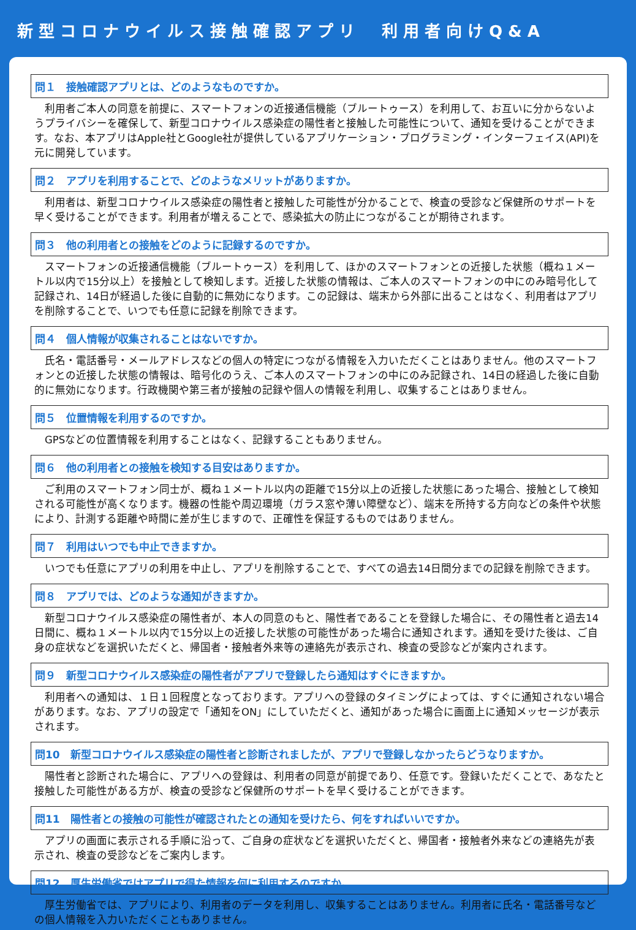新型コロナウイルス接触確認アプリ　利用者向けQ&A
問１　接触確認アプリとは、どのようなものですか。
　利用者ご本人の同意を前提に、スマートフォンの近接通信機能（ブルートゥース）を利用して、お互いに分からないようプライバシーを確保して、新型コロナウイルス感染症の陽性者と接触した可能性について、通知を受けることができます。なお、本アプリはApple社とGoogle社が提供しているアプリケーション・プログラミング・インターフェイス(API)を元に開発しています。
問２　アプリを利用することで、どのようなメリットがありますか。
　利用者は、新型コロナウイルス感染症の陽性者と接触した可能性が分かることで、検査の受診など保健所のサポートを早く受けることができます。利用者が増えることで、感染拡大の防止につながることが期待されます。
問３　他の利用者との接触をどのように記録するのですか。
　スマートフォンの近接通信機能（ブルートゥース）を利用して、ほかのスマートフォンとの近接した状態（概ね１メートル以内で15分以上）を接触として検知します。近接した状態の情報は、ご本人のスマートフォンの中にのみ暗号化して記録され、14日が経過した後に自動的に無効になります。この記録は、端末から外部に出ることはなく、利用者はアプリを削除することで、いつでも任意に記録を削除できます。
問４　個人情報が収集されることはないですか。
　氏名・電話番号・メールアドレスなどの個人の特定につながる情報を入力いただくことはありません。他のスマートフォンとの近接した状態の情報は、暗号化のうえ、ご本人のスマートフォンの中にのみ記録され、14日の経過した後に自動的に無効になります。行政機関や第三者が接触の記録や個人の情報を利用し、収集することはありません。
問５　位置情報を利用するのですか。
　GPSなどの位置情報を利用することはなく、記録することもありません。
問６　他の利用者との接触を検知する目安はありますか。
　ご利用のスマートフォン同士が、概ね１メートル以内の距離で15分以上の近接した状態にあった場合、接触として検知される可能性が高くなります。機器の性能や周辺環境（ガラス窓や薄い障壁など）、端末を所持する方向などの条件や状態により、計測する距離や時間に差が生じますので、正確性を保証するものではありません。
問７　利用はいつでも中止できますか。
　いつでも任意にアプリの利用を中止し、アプリを削除することで、すべての過去14日間分までの記録を削除できます。
問８　アプリでは、どのような通知がきますか。
　新型コロナウイルス感染症の陽性者が、本人の同意のもと、陽性者であることを登録した場合に、その陽性者と過去14日間に、概ね１メートル以内で15分以上の近接した状態の可能性があった場合に通知されます。通知を受けた後は、ご自身の症状などを選択いただくと、帰国者・接触者外来等の連絡先が表示され、検査の受診などが案内されます。
問９　新型コロナウイルス感染症の陽性者がアプリで登録したら通知はすぐにきますか。
　利用者への通知は、１日１回程度となっております。アプリへの登録のタイミングによっては、すぐに通知されない場合があります。なお、アプリの設定で「通知をON」にしていただくと、通知があった場合に画面上に通知メッセージが表示されます。
問10　新型コロナウイルス感染症の陽性者と診断されましたが、アプリで登録しなかったらどうなりますか。
　陽性者と診断された場合に、アプリへの登録は、利用者の同意が前提であり、任意です。登録いただくことで、あなたと接触した可能性がある方が、検査の受診など保健所のサポートを早く受けることができます。
問11　陽性者との接触の可能性が確認されたとの通知を受けたら、何をすればいいですか。
　アプリの画面に表示される手順に沿って、ご自身の症状などを選択いただくと、帰国者・接触者外来などの連絡先が表示され、検査の受診などをご案内します。
問12　厚生労働省ではアプリで得た情報を何に利用するのですか。
　厚生労働省では、アプリにより、利用者のデータを利用し、収集することはありません。利用者に氏名・電話番号などの個人情報を入力いただくこともありません。